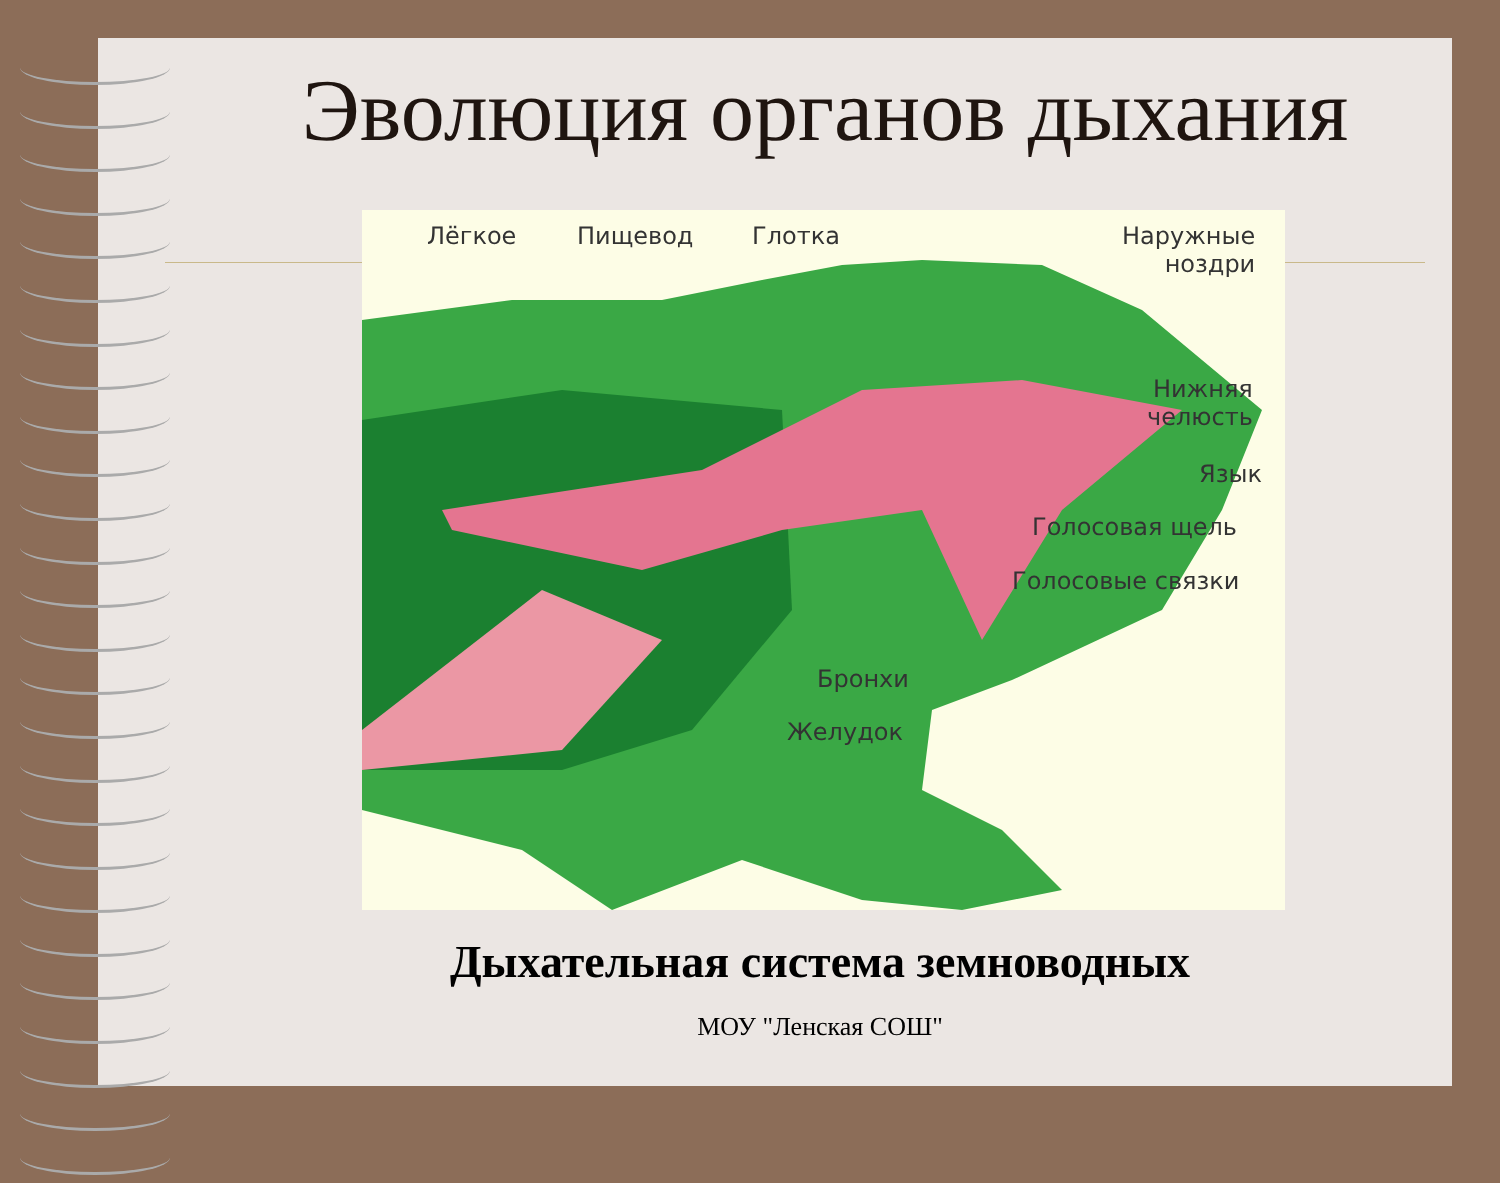Эволюция органов дыхания
Лёгкое Пищевод Глотка Наружные
ноздри
Нижняя
челюсть
Язык
Голосовая щель
Голосовые связки
Бронхи
Желудок
Дыхательная система земноводных
МОУ "Ленская СОШ"